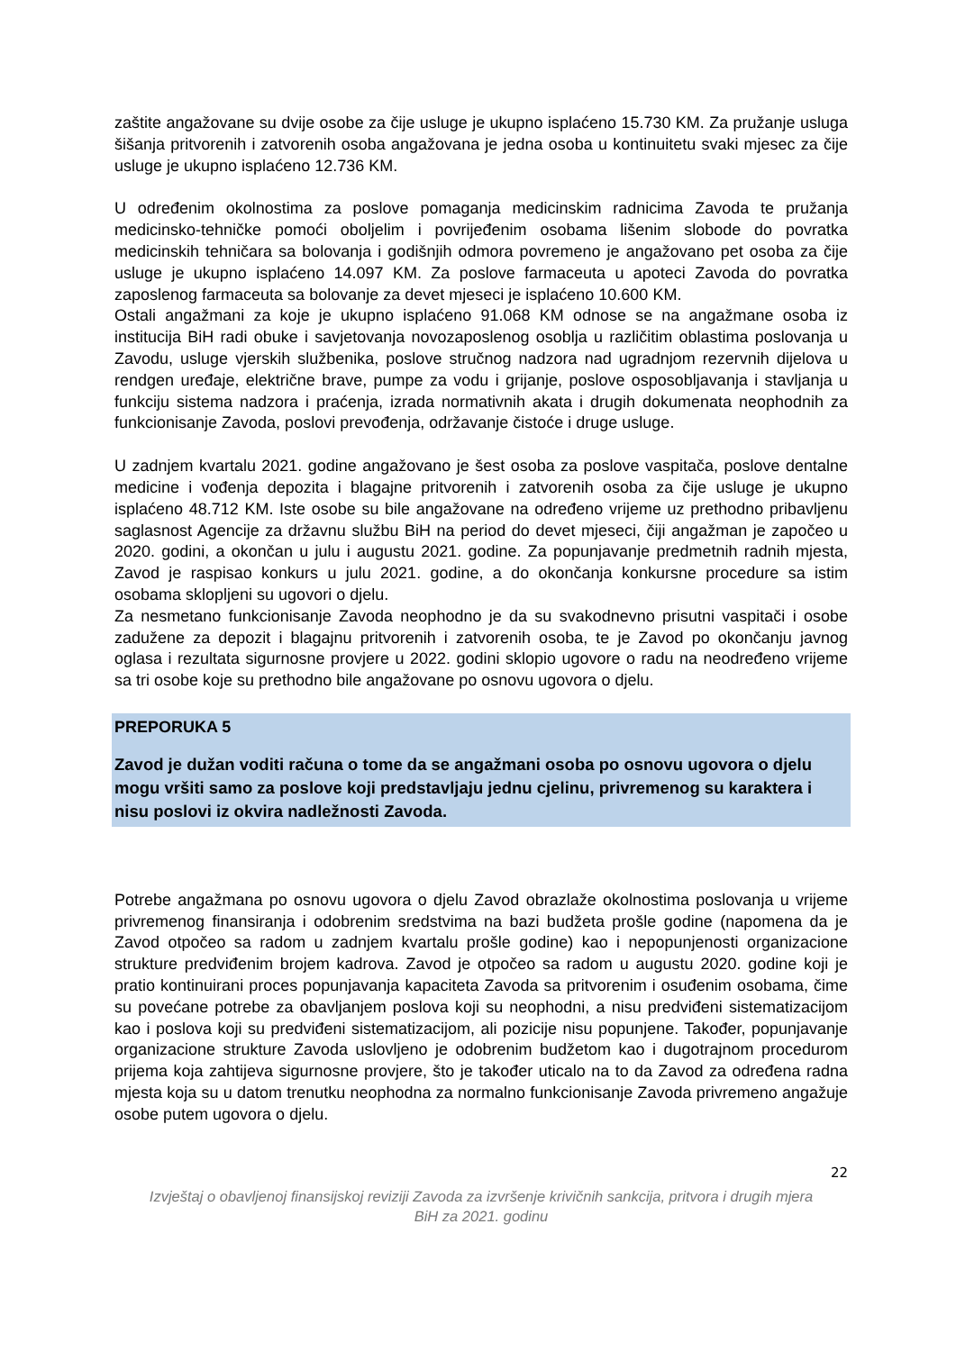zaštite angažovane su dvije osobe za čije usluge je ukupno isplaćeno 15.730 KM. Za pružanje usluga šišanja pritvorenih i zatvorenih osoba angažovana je jedna osoba u kontinuitetu svaki mjesec za čije usluge je ukupno isplaćeno 12.736 KM.
U određenim okolnostima za poslove pomaganja medicinskim radnicima Zavoda te pružanja medicinsko-tehničke pomoći oboljelim i povrijeđenim osobama lišenim slobode do povratka medicinskih tehničara sa bolovanja i godišnjih odmora povremeno je angažovano pet osoba za čije usluge je ukupno isplaćeno 14.097 KM. Za poslove farmaceuta u apoteci Zavoda do povratka zaposlenog farmaceuta sa bolovanje za devet mjeseci je isplaćeno 10.600 KM.
Ostali angažmani za koje je ukupno isplaćeno 91.068 KM odnose se na angažmane osoba iz institucija BiH radi obuke i savjetovanja novozaposlenog osoblja u različitim oblastima poslovanja u Zavodu, usluge vjerskih službenika, poslove stručnog nadzora nad ugradnjom rezervnih dijelova u rendgen uređaje, električne brave, pumpe za vodu i grijanje, poslove osposobljavanja i stavljanja u funkciju sistema nadzora i praćenja, izrada normativnih akata i drugih dokumenata neophodnih za funkcionisanje Zavoda, poslovi prevođenja, održavanje čistoće i druge usluge.
U zadnjem kvartalu 2021. godine angažovano je šest osoba za poslove vaspitača, poslove dentalne medicine i vođenja depozita i blagajne pritvorenih i zatvorenih osoba za čije usluge je ukupno isplaćeno 48.712 KM. Iste osobe su bile angažovane na određeno vrijeme uz prethodno pribavljenu saglasnost Agencije za državnu službu BiH na period do devet mjeseci, čiji angažman je započeo u 2020. godini, a okončan u julu i augustu 2021. godine. Za popunjavanje predmetnih radnih mjesta, Zavod je raspisao konkurs u julu 2021. godine, a do okončanja konkursne procedure sa istim osobama sklopljeni su ugovori o djelu.
Za nesmetano funkcionisanje Zavoda neophodno je da su svakodnevno prisutni vaspitači i osobe zadužene za depozit i blagajnu pritvorenih i zatvorenih osoba, te je Zavod po okončanju javnog oglasa i rezultata sigurnosne provjere u 2022. godini sklopio ugovore o radu na neodređeno vrijeme sa tri osobe koje su prethodno bile angažovane po osnovu ugovora o djelu.
PREPORUKA 5
Zavod je dužan voditi računa o tome da se angažmani osoba po osnovu ugovora o djelu mogu vršiti samo za poslove koji predstavljaju jednu cjelinu, privremenog su karaktera i nisu poslovi iz okvira nadležnosti Zavoda.
Potrebe angažmana po osnovu ugovora o djelu Zavod obrazlaže okolnostima poslovanja u vrijeme privremenog finansiranja i odobrenim sredstvima na bazi budžeta prošle godine (napomena da je Zavod otpočeo sa radom u zadnjem kvartalu prošle godine) kao i nepopunjenosti organizacione strukture predviđenim brojem kadrova. Zavod je otpočeo sa radom u augustu 2020. godine koji je pratio kontinuirani proces popunjavanja kapaciteta Zavoda sa pritvorenim i osuđenim osobama, čime su povećane potrebe za obavljanjem poslova koji su neophodni, a nisu predviđeni sistematizacijom kao i poslova koji su predviđeni sistematizacijom, ali pozicije nisu popunjene. Također, popunjavanje organizacione strukture Zavoda uslovljeno je odobrenim budžetom kao i dugotrajnom procedurom prijema koja zahtijeva sigurnosne provjere, što je također uticalo na to da Zavod za određena radna mjesta koja su u datom trenutku neophodna za normalno funkcionisanje Zavoda privremeno angažuje osobe putem ugovora o djelu.
22
Izvještaj o obavljenoj finansijskoj reviziji Zavoda za izvršenje krivičnih sankcija, pritvora i drugih mjera
BiH za 2021. godinu